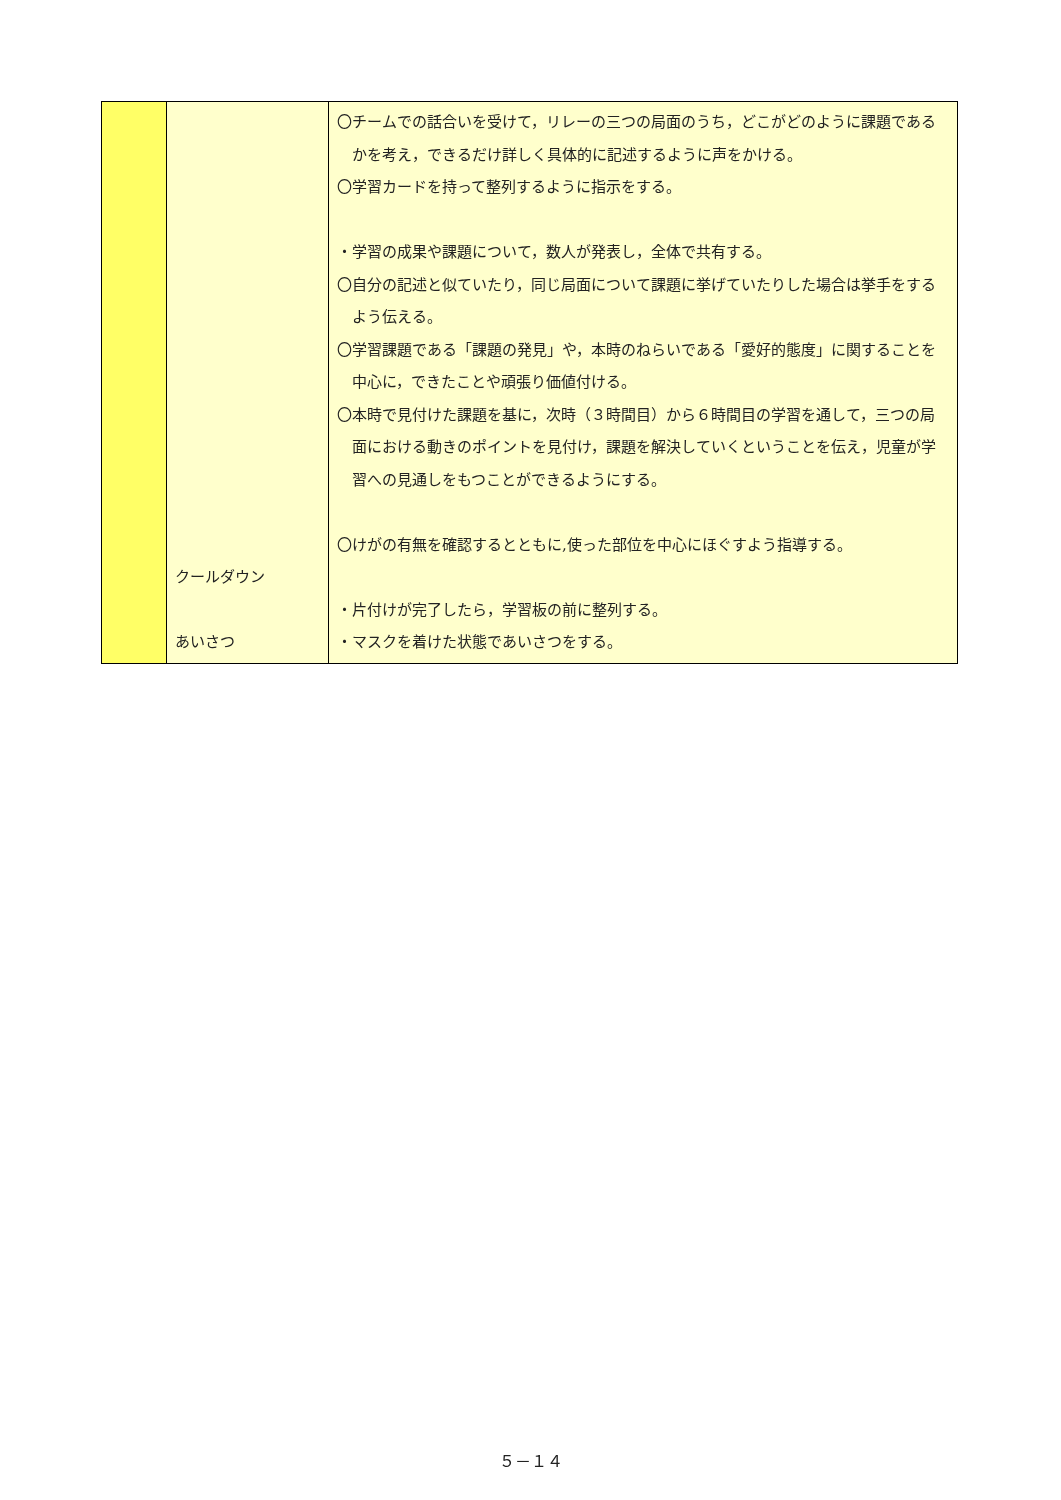| | クールダウン あいさつ | 〇チームでの話合いを受けて，リレーの三つの局面のうち，どこがどのように課題であるかを考え，できるだけ詳しく具体的に記述するように声をかける。 〇学習カードを持って整列するように指示をする。 ・学習の成果や課題について，数人が発表し，全体で共有する。 〇自分の記述と似ていたり，同じ局面について課題に挙げていたりした場合は挙手をするよう伝える。 〇学習課題である「課題の発見」や，本時のねらいである「愛好的態度」に関することを中心に，できたことや頑張り価値付ける。 〇本時で見付けた課題を基に，次時（３時間目）から６時間目の学習を通して，三つの局面における動きのポイントを見付け，課題を解決していくということを伝え，児童が学習への見通しをもつことができるようにする。 〇けがの有無を確認するとともに,使った部位を中心にほぐすよう指導する。 ・片付けが完了したら，学習板の前に整列する。 ・マスクを着けた状態であいさつをする。 |
５－１４